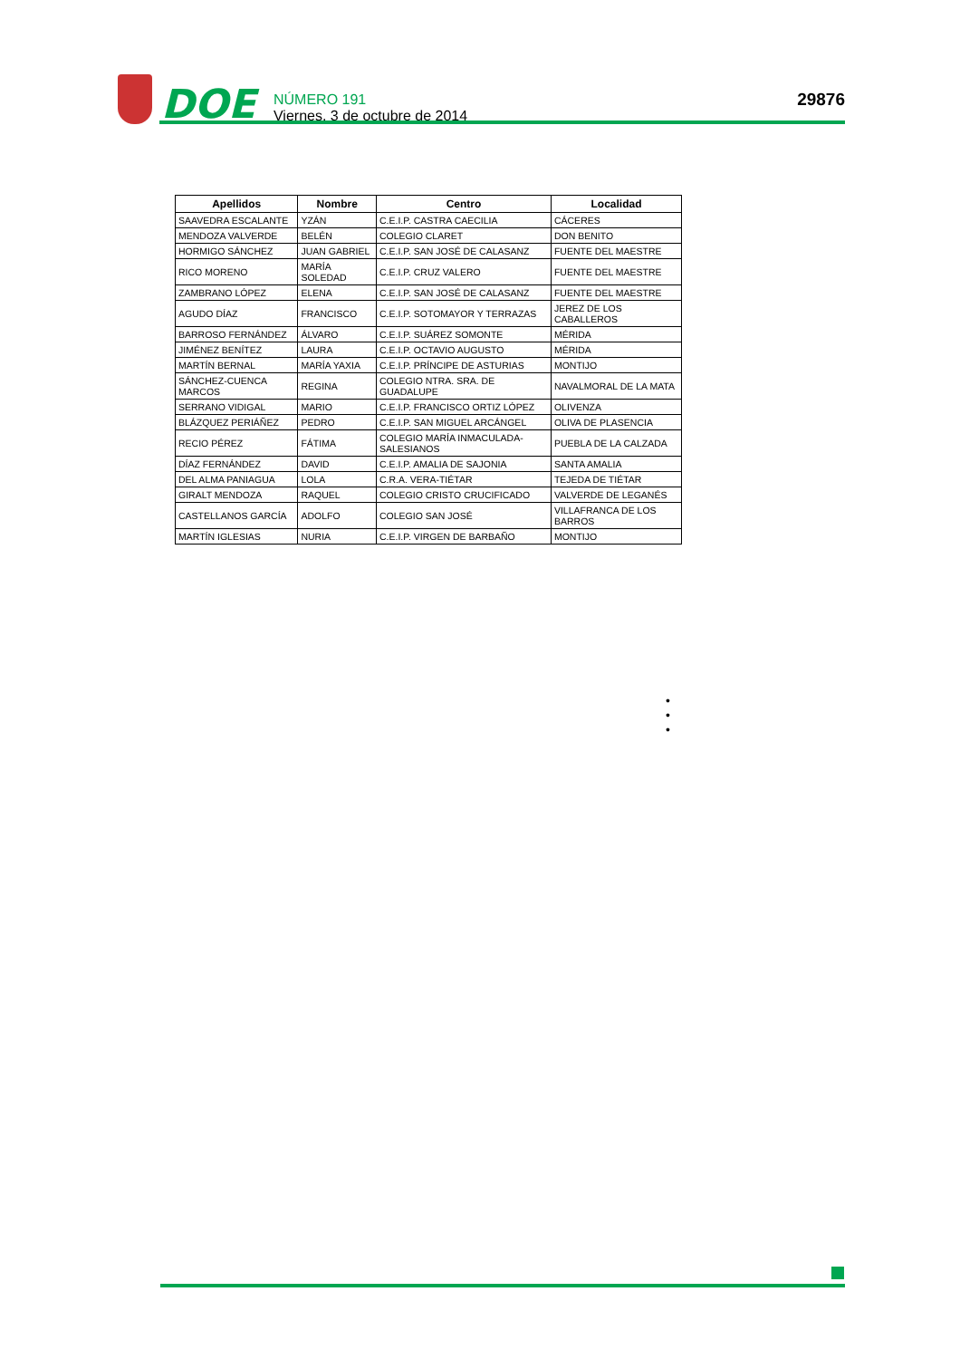DOE
NÚMERO 191
Viernes, 3 de octubre de 2014
29876
| Apellidos | Nombre | Centro | Localidad |
| --- | --- | --- | --- |
| SAAVEDRA ESCALANTE | YZÁN | C.E.I.P. CASTRA CAECILIA | CÁCERES |
| MENDOZA VALVERDE | BELÉN | COLEGIO CLARET | DON BENITO |
| HORMIGO SÁNCHEZ | JUAN GABRIEL | C.E.I.P. SAN JOSÉ DE CALASANZ | FUENTE DEL MAESTRE |
| RICO MORENO | MARÍA SOLEDAD | C.E.I.P. CRUZ VALERO | FUENTE DEL MAESTRE |
| ZAMBRANO LÓPEZ | ELENA | C.E.I.P. SAN JOSÉ DE CALASANZ | FUENTE DEL MAESTRE |
| AGUDO DÍAZ | FRANCISCO | C.E.I.P. SOTOMAYOR Y TERRAZAS | JEREZ DE LOS CABALLEROS |
| BARROSO FERNÁNDEZ | ÁLVARO | C.E.I.P. SUÁREZ SOMONTE | MÉRIDA |
| JIMÉNEZ BENÍTEZ | LAURA | C.E.I.P. OCTAVIO AUGUSTO | MÉRIDA |
| MARTÍN BERNAL | MARÍA YAXIA | C.E.I.P. PRÍNCIPE DE ASTURIAS | MONTIJO |
| SÁNCHEZ-CUENCA MARCOS | REGINA | COLEGIO NTRA. SRA. DE GUADALUPE | NAVALMORAL DE LA MATA |
| SERRANO VIDIGAL | MARIO | C.E.I.P. FRANCISCO ORTIZ LÓPEZ | OLIVENZA |
| BLÁZQUEZ PERIÁÑEZ | PEDRO | C.E.I.P. SAN MIGUEL ARCÁNGEL | OLIVA DE PLASENCIA |
| RECIO PÉREZ | FÁTIMA | COLEGIO MARÍA INMACULADA-SALESIANOS | PUEBLA DE LA CALZADA |
| DÍAZ FERNÁNDEZ | DAVID | C.E.I.P. AMALIA DE SAJONIA | SANTA AMALIA |
| DEL ALMA PANIAGUA | LOLA | C.R.A. VERA-TIÉTAR | TEJEDA DE TIÉTAR |
| GIRALT MENDOZA | RAQUEL | COLEGIO CRISTO CRUCIFICADO | VALVERDE DE LEGANÉS |
| CASTELLANOS GARCÍA | ADOLFO | COLEGIO SAN JOSÉ | VILLAFRANCA DE LOS BARROS |
| MARTÍN IGLESIAS | NURIA | C.E.I.P. VIRGEN DE BARBAÑO | MONTIJO |
•
•
•